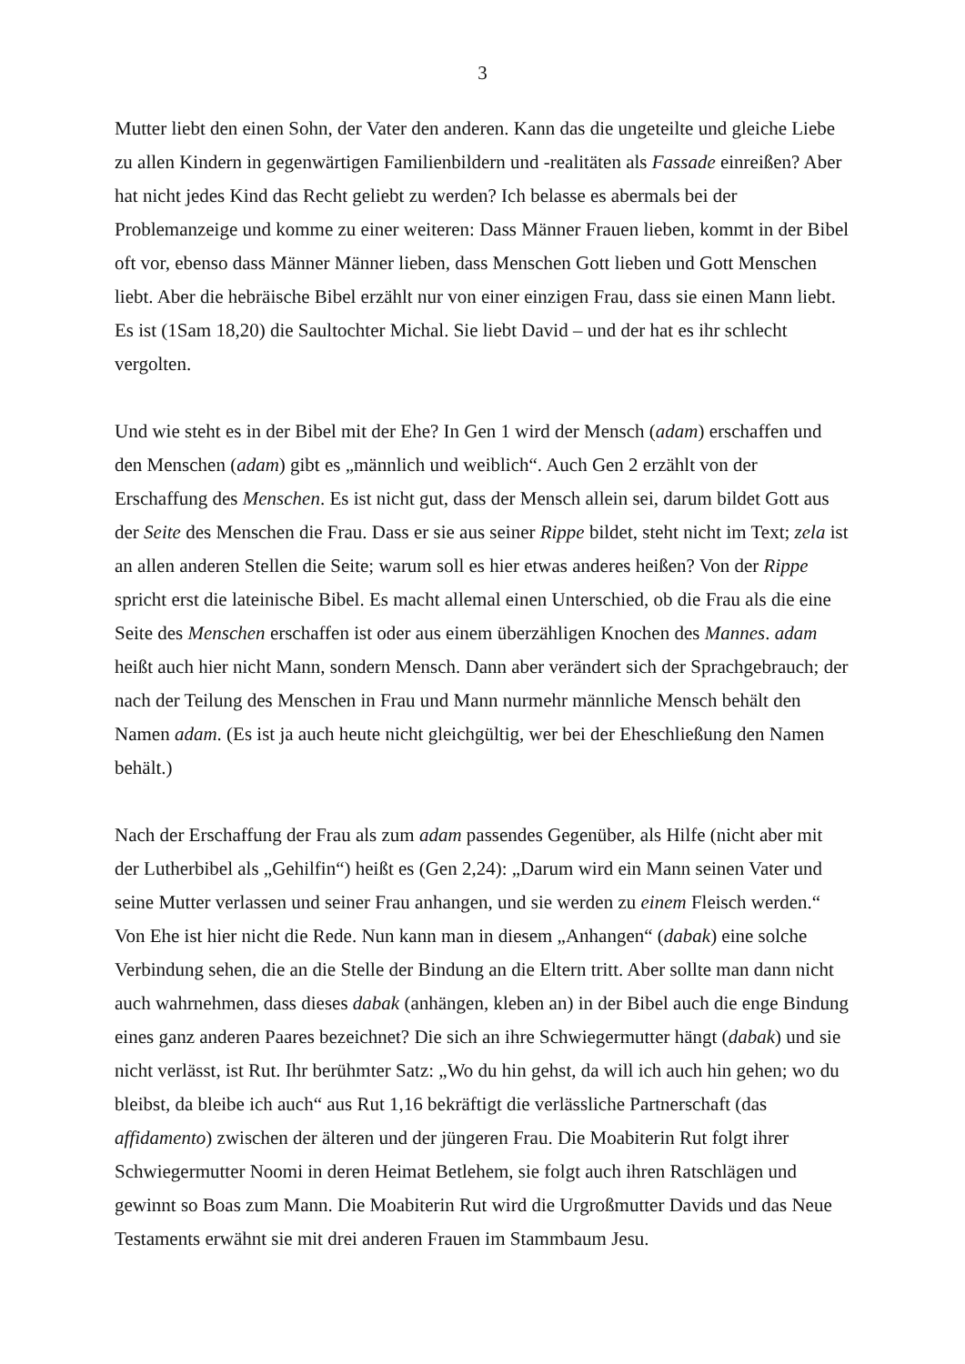3
Mutter liebt den einen Sohn, der Vater den anderen. Kann das die ungeteilte und gleiche Liebe zu allen Kindern in gegenwärtigen Familienbildern und -realitäten als Fassade einreißen? Aber hat nicht jedes Kind das Recht geliebt zu werden? Ich belasse es abermals bei der Problemanzeige und komme zu einer weiteren: Dass Männer Frauen lieben, kommt in der Bibel oft vor, ebenso dass Männer Männer lieben, dass Menschen Gott lieben und Gott Menschen liebt. Aber die hebräische Bibel erzählt nur von einer einzigen Frau, dass sie einen Mann liebt. Es ist (1Sam 18,20) die Saultochter Michal. Sie liebt David – und der hat es ihr schlecht vergolten.
Und wie steht es in der Bibel mit der Ehe? In Gen 1 wird der Mensch (adam) erschaffen und den Menschen (adam) gibt es „männlich und weiblich“. Auch Gen 2 erzählt von der Erschaffung des Menschen. Es ist nicht gut, dass der Mensch allein sei, darum bildet Gott aus der Seite des Menschen die Frau. Dass er sie aus seiner Rippe bildet, steht nicht im Text; zela ist an allen anderen Stellen die Seite; warum soll es hier etwas anderes heißen? Von der Rippe spricht erst die lateinische Bibel. Es macht allemal einen Unterschied, ob die Frau als die eine Seite des Menschen erschaffen ist oder aus einem überzähligen Knochen des Mannes. adam heißt auch hier nicht Mann, sondern Mensch. Dann aber verändert sich der Sprachgebrauch; der nach der Teilung des Menschen in Frau und Mann nurmehr männliche Mensch behält den Namen adam. (Es ist ja auch heute nicht gleichgültig, wer bei der Eheschließung den Namen behält.)
Nach der Erschaffung der Frau als zum adam passendes Gegenüber, als Hilfe (nicht aber mit der Lutherbibel als „Gehilfin“) heißt es (Gen 2,24): „Darum wird ein Mann seinen Vater und seine Mutter verlassen und seiner Frau anhangen, und sie werden zu einem Fleisch werden.“ Von Ehe ist hier nicht die Rede. Nun kann man in diesem „Anhangen“ (dabak) eine solche Verbindung sehen, die an die Stelle der Bindung an die Eltern tritt. Aber sollte man dann nicht auch wahrnehmen, dass dieses dabak (anhängen, kleben an) in der Bibel auch die enge Bindung eines ganz anderen Paares bezeichnet? Die sich an ihre Schwiegermutter hängt (dabak) und sie nicht verlässt, ist Rut. Ihr berühmter Satz: „Wo du hin gehst, da will ich auch hin gehen; wo du bleibst, da bleibe ich auch“ aus Rut 1,16 bekräftigt die verlässliche Partnerschaft (das affidamento) zwischen der älteren und der jüngeren Frau. Die Moabiterin Rut folgt ihrer Schwiegermutter Noomi in deren Heimat Betlehem, sie folgt auch ihren Ratschlägen und gewinnt so Boas zum Mann. Die Moabiterin Rut wird die Urgroßmutter Davids und das Neue Testaments erwähnt sie mit drei anderen Frauen im Stammbaum Jesu.